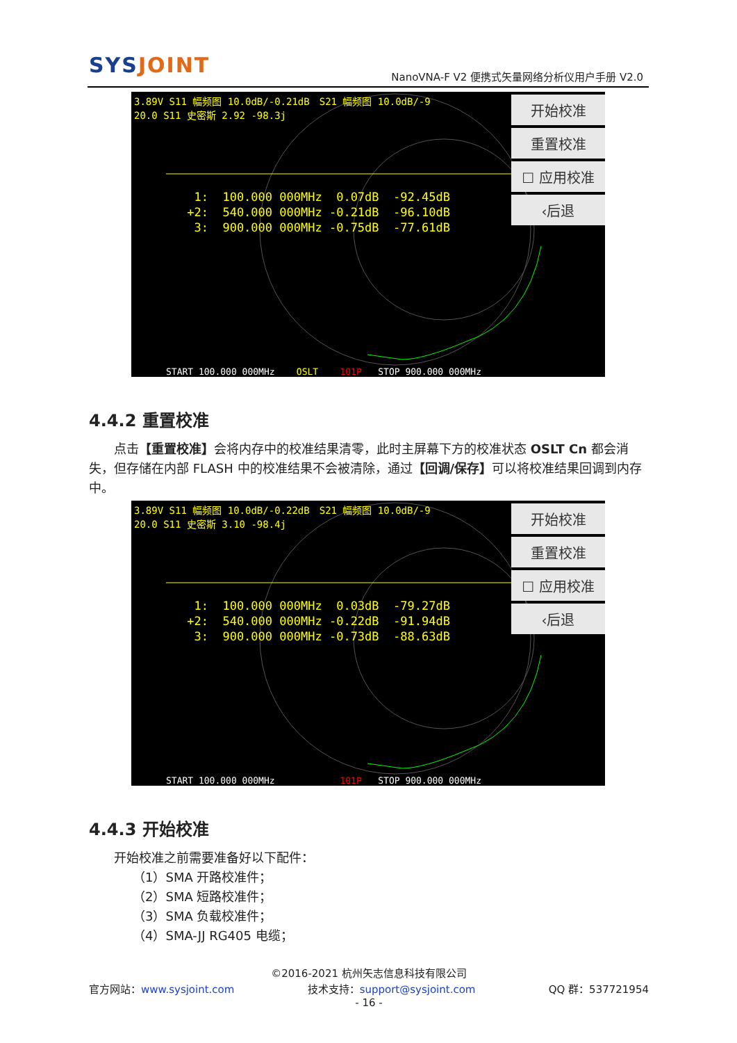SYSJOINT
NanoVNA-F V2 便携式矢量网络分析仪用户手册 V2.0
3.89V S11 幅频图 10.0dB/-0.21dB　S21 幅频图 10.0dB/-9
20.0 S11 史密斯 2.92 -98.3j
1: 100.000 000MHz 0.07dB -92.45dB +2: 540.000 000MHz -0.21dB -96.10dB 3: 900.000 000MHz -0.75dB -77.61dB
START 100.000 000MHz OSLT 101P STOP 900.000 000MHz
开始校准
重置校准
☐ 应用校准
‹后退
4.4.2 重置校准
　　点击【重置校准】会将内存中的校准结果清零，此时主屏幕下方的校准状态 OSLT Cn 都会消失，但存储在内部 FLASH 中的校准结果不会被清除，通过【回调/保存】可以将校准结果回调到内存中。
3.89V S11 幅频图 10.0dB/-0.22dB　S21 幅频图 10.0dB/-9
20.0 S11 史密斯 3.10 -98.4j
1: 100.000 000MHz 0.03dB -79.27dB +2: 540.000 000MHz -0.22dB -91.94dB 3: 900.000 000MHz -0.73dB -88.63dB
START 100.000 000MHz 101P STOP 900.000 000MHz
开始校准
重置校准
☐ 应用校准
‹后退
4.4.3 开始校准
　　开始校准之前需要准备好以下配件：
　　　　（1）SMA 开路校准件；
　　　　（2）SMA 短路校准件；
　　　　（3）SMA 负载校准件；
　　　　（4）SMA-JJ RG405 电缆；
©2016-2021 杭州矢志信息科技有限公司
官方网站：www.sysjoint.com 技术支持：support@sysjoint.com QQ 群：537721954
- 16 -